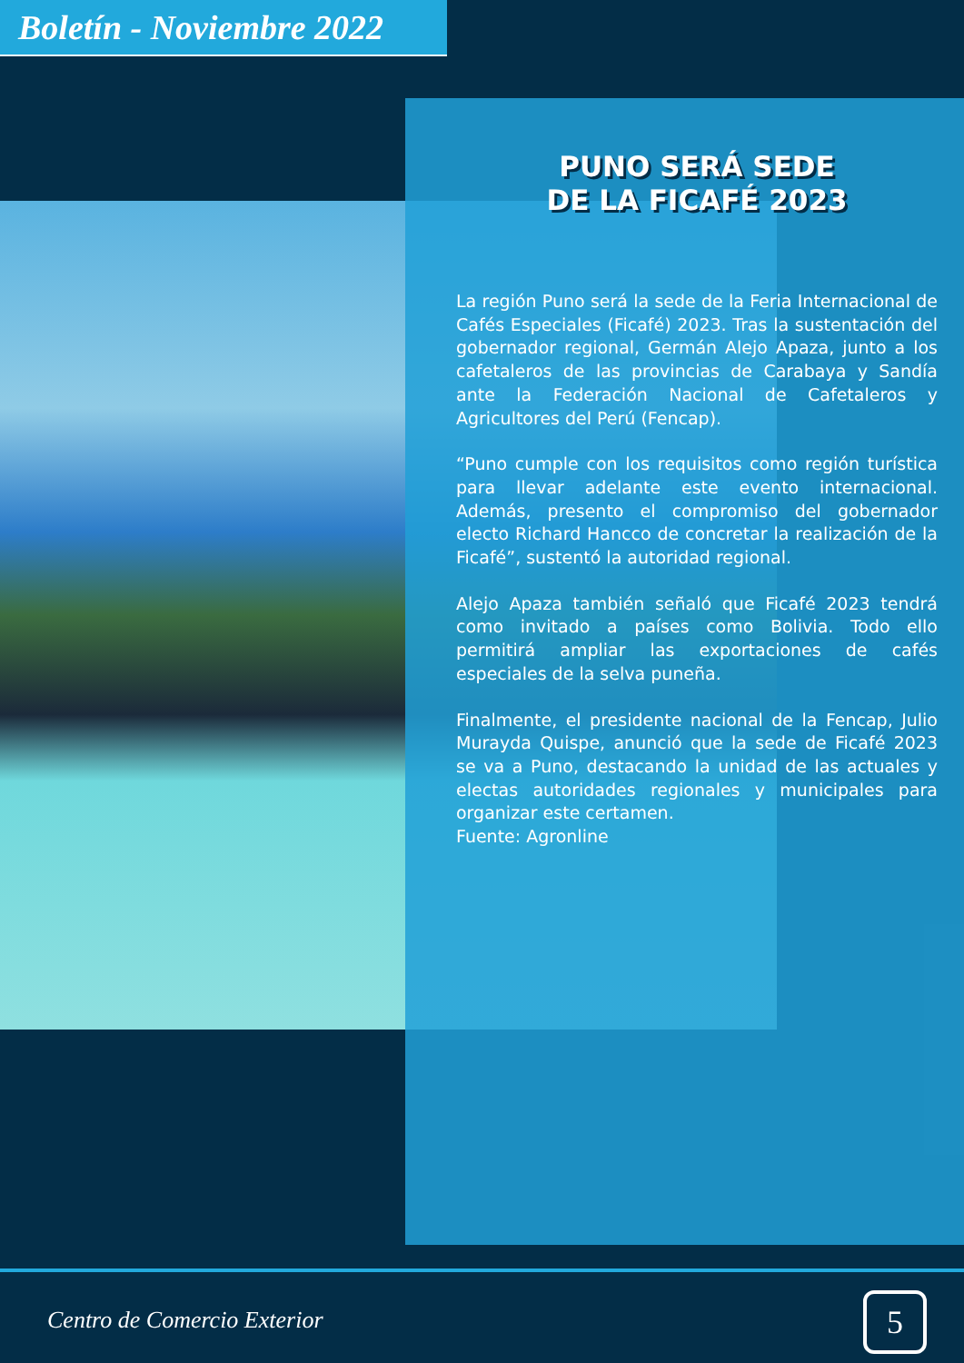Boletín - Noviembre 2022
PUNO SERÁ SEDE
DE LA FICAFÉ 2023
La región Puno será la sede de la Feria Internacional de Cafés Especiales (Ficafé) 2023. Tras la sustentación del gobernador regional, Germán Alejo Apaza, junto a los cafetaleros de las provincias de Carabaya y Sandía ante la Federación Nacional de Cafetaleros y Agricultores del Perú (Fencap).
“Puno cumple con los requisitos como región turística para llevar adelante este evento internacional. Además, presento el compromiso del gobernador electo Richard Hancco de concretar la realización de la Ficafé”, sustentó la autoridad regional.
Alejo Apaza también señaló que Ficafé 2023 tendrá como invitado a países como Bolivia. Todo ello permitirá ampliar las exportaciones de cafés especiales de la selva puneña.
Finalmente, el presidente nacional de la Fencap, Julio Murayda Quispe, anunció que la sede de Ficafé 2023 se va a Puno, destacando la unidad de las actuales y electas autoridades regionales y municipales para organizar este certamen.
Fuente: Agronline
Centro de Comercio Exterior 5